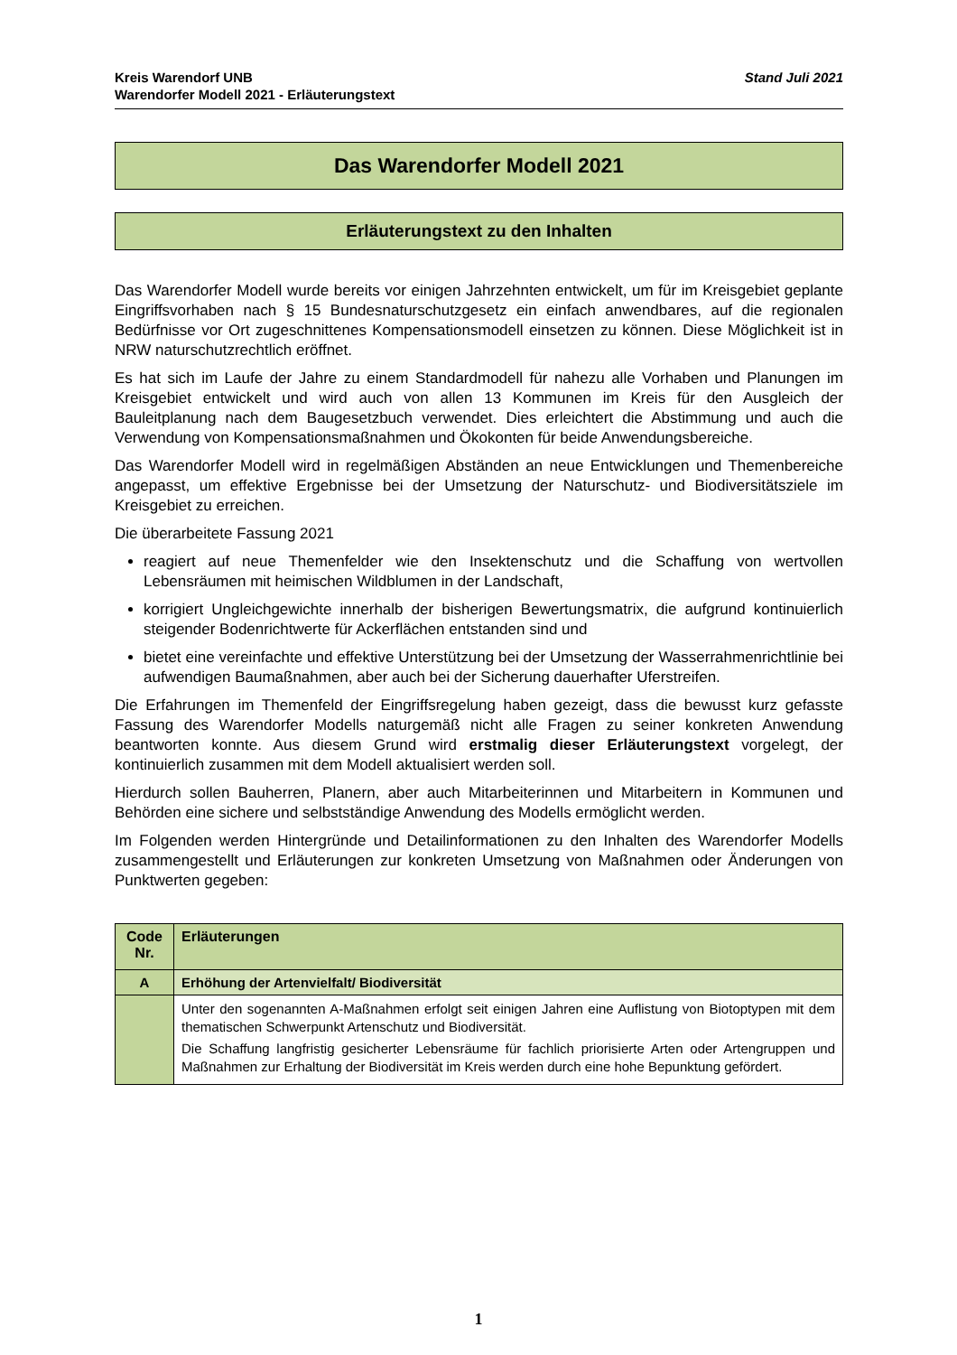Kreis Warendorf UNB
Warendorfer Modell 2021 - Erläuterungstext
Stand Juli 2021
Das Warendorfer Modell 2021
Erläuterungstext zu den Inhalten
Das Warendorfer Modell wurde bereits vor einigen Jahrzehnten entwickelt, um für im Kreisgebiet geplante Eingriffsvorhaben nach § 15 Bundesnaturschutzgesetz ein einfach anwendbares, auf die regionalen Bedürfnisse vor Ort zugeschnittenes Kompensationsmodell einsetzen zu können. Diese Möglichkeit ist in NRW naturschutzrechtlich eröffnet.
Es hat sich im Laufe der Jahre zu einem Standardmodell für nahezu alle Vorhaben und Planungen im Kreisgebiet entwickelt und wird auch von allen 13 Kommunen im Kreis für den Ausgleich der Bauleitplanung nach dem Baugesetzbuch verwendet. Dies erleichtert die Abstimmung und auch die Verwendung von Kompensationsmaßnahmen und Ökokonten für beide Anwendungsbereiche.
Das Warendorfer Modell wird in regelmäßigen Abständen an neue Entwicklungen und Themenbereiche angepasst, um effektive Ergebnisse bei der Umsetzung der Naturschutz- und Biodiversitätsziele im Kreisgebiet zu erreichen.
Die überarbeitete Fassung 2021
reagiert auf neue Themenfelder wie den Insektenschutz und die Schaffung von wertvollen Lebensräumen mit heimischen Wildblumen in der Landschaft,
korrigiert Ungleichgewichte innerhalb der bisherigen Bewertungsmatrix, die aufgrund kontinuierlich steigender Bodenrichtwerte für Ackerflächen entstanden sind und
bietet eine vereinfachte und effektive Unterstützung bei der Umsetzung der Wasserrahmenrichtlinie bei aufwendigen Baumaßnahmen, aber auch bei der Sicherung dauerhafter Uferstreifen.
Die Erfahrungen im Themenfeld der Eingriffsregelung haben gezeigt, dass die bewusst kurz gefasste Fassung des Warendorfer Modells naturgemäß nicht alle Fragen zu seiner konkreten Anwendung beantworten konnte. Aus diesem Grund wird erstmalig dieser Erläuterungstext vorgelegt, der kontinuierlich zusammen mit dem Modell aktualisiert werden soll.
Hierdurch sollen Bauherren, Planern, aber auch Mitarbeiterinnen und Mitarbeitern in Kommunen und Behörden eine sichere und selbstständige Anwendung des Modells ermöglicht werden.
Im Folgenden werden Hintergründe und Detailinformationen zu den Inhalten des Warendorfer Modells zusammengestellt und Erläuterungen zur konkreten Umsetzung von Maßnahmen oder Änderungen von Punktwerten gegeben:
| Code Nr. | Erläuterungen |
| --- | --- |
| A | Erhöhung der Artenvielfalt/ Biodiversität |
| | Unter den sogenannten A-Maßnahmen erfolgt seit einigen Jahren eine Auflistung von Biotoptypen mit dem thematischen Schwerpunkt Artenschutz und Biodiversität. Die Schaffung langfristig gesicherter Lebensräume für fachlich priorisierte Arten oder Artengruppen und Maßnahmen zur Erhaltung der Biodiversität im Kreis werden durch eine hohe Bepunktung gefördert. |
1